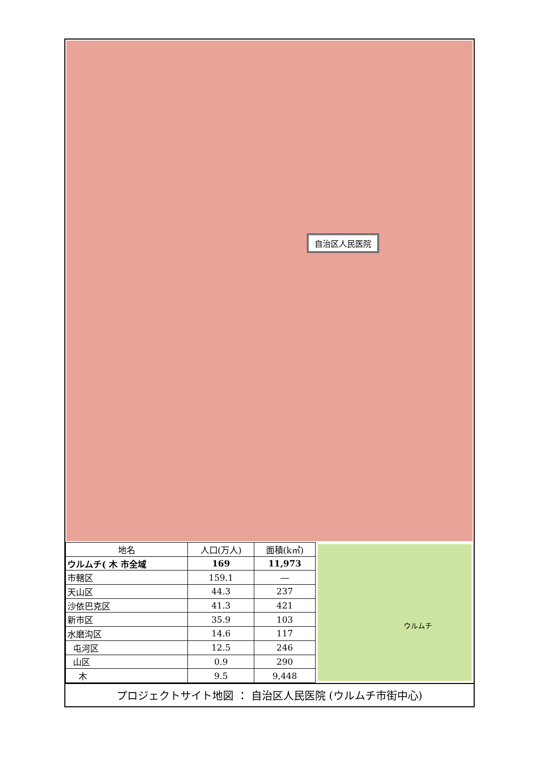自治区人民医院
| 地名 | 人口(万人) | 面積(k㎡) |
| --- | --- | --- |
| ウルムチ( 木 市全域 | 169 | 11,973 |
| 市轄区 | 159.1 | ― |
| 天山区 | 44.3 | 237 |
| 沙依巴克区 | 41.3 | 421 |
| 新市区 | 35.9 | 103 |
| 水磨沟区 | 14.6 | 117 |
| 屯河区 | 12.5 | 246 |
| 山区 | 0.9 | 290 |
| 木 | 9.5 | 9,448 |
ウルムチ
プロジェクトサイト地図 ： 自治区人民医院 (ウルムチ市街中心)